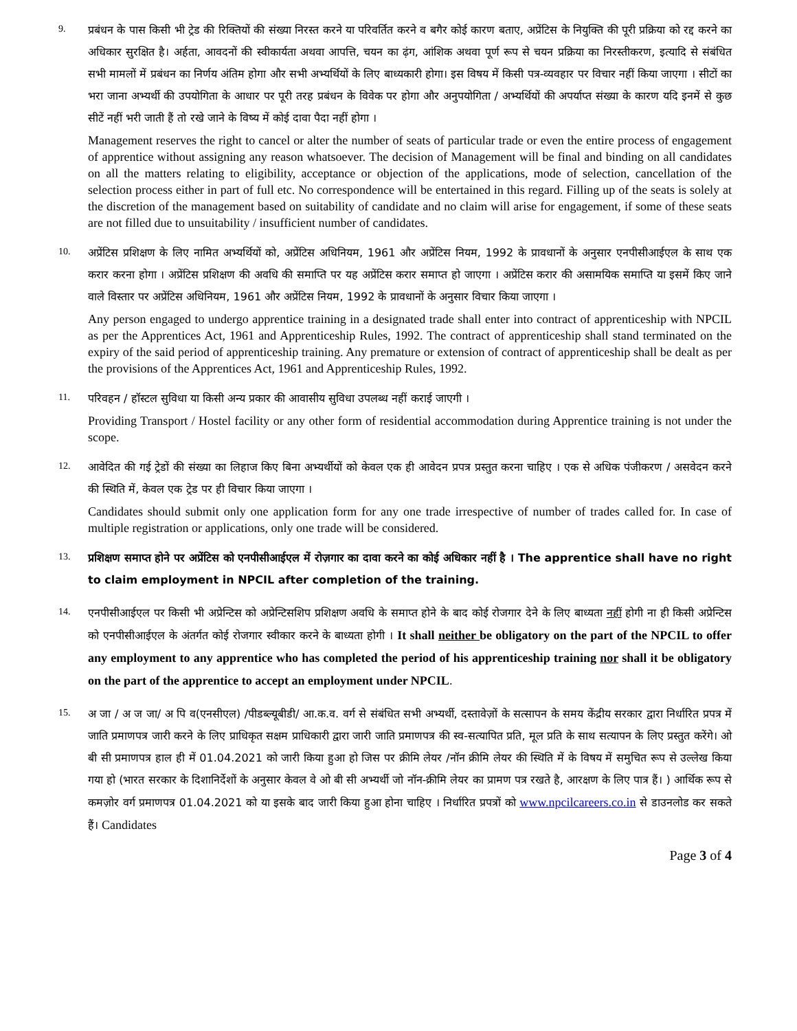9.
प्रबंधन के पास किसी भी ट्रेड की रिक्तियों की संख्या निरस्त करने या परिवर्तित करने व बगैर कोई कारण बताए, अप्रेंटिस के नियुक्ति की पूरी प्रक्रिया को रद्द करने का अधिकार सुरक्षित है। अर्हता, आवदनों की स्वीकार्यता अथवा आपत्ति, चयन का ढ़ंग, आंशिक अथवा पूर्ण रूप से चयन प्रक्रिया का निरस्तीकरण, इत्यादि से संबंधित सभी मामलों में प्रबंधन का निर्णय अंतिम होगा और सभी अभ्यर्थियों के लिए बाध्यकारी होगा। इस विषय में किसी पत्र-व्यवहार पर विचार नहीं किया जाएगा । सीटों का भरा जाना अभ्यर्थी की उपयोगिता के आधार पर पूरी तरह प्रबंधन के विवेक पर होगा और अनुपयोगिता / अभ्यर्थियों की अपर्याप्त संख्या के कारण यदि इनमें से कुछ सीटें नहीं भरी जाती हैं तो रखे जाने के विष्य में कोई दावा पैदा नहीं होगा ।
Management reserves the right to cancel or alter the number of seats of particular trade or even the entire process of engagement of apprentice without assigning any reason whatsoever. The decision of Management will be final and binding on all candidates on all the matters relating to eligibility, acceptance or objection of the applications, mode of selection, cancellation of the selection process either in part of full etc. No correspondence will be entertained in this regard. Filling up of the seats is solely at the discretion of the management based on suitability of candidate and no claim will arise for engagement, if some of these seats are not filled due to unsuitability / insufficient number of candidates.
10.
अप्रेंटिस प्रशिक्षण के लिए नामित अभ्यर्थियों को, अप्रेंटिस अधिनियम, 1961 और अप्रेंटिस नियम, 1992 के प्रावधानों के अनुसार एनपीसीआईएल के साथ एक करार करना होगा । अप्रेंटिस प्रशिक्षण की अवधि की समाप्ति पर यह अप्रेंटिस करार समाप्त हो जाएगा । अप्रेंटिस करार की असामयिक समाप्ति या इसमें किए जाने वाले विस्तार पर अप्रेंटिस अधिनियम, 1961 और अप्रेंटिस नियम, 1992 के प्रावधानों के अनुसार विचार किया जाएगा ।
Any person engaged to undergo apprentice training in a designated trade shall enter into contract of apprenticeship with NPCIL as per the Apprentices Act, 1961 and Apprenticeship Rules, 1992. The contract of apprenticeship shall stand terminated on the expiry of the said period of apprenticeship training. Any premature or extension of contract of apprenticeship shall be dealt as per the provisions of the Apprentices Act, 1961 and Apprenticeship Rules, 1992.
11.
परिवहन / हॉस्टल सुविधा या किसी अन्य प्रकार की आवासीय सुविधा उपलब्ध नहीं कराई जाएगी ।
Providing Transport / Hostel facility or any other form of residential accommodation during Apprentice training is not under the scope.
12.
आवेदित की गई ट्रेडों की संख्या का लिहाज किए बिना अभ्यर्थीयों को केवल एक ही आवेदन प्रपत्र प्रस्तुत करना चाहिए । एक से अधिक पंजीकरण / असवेदन करने की स्थिति में, केवल एक ट्रेड पर ही विचार किया जाएगा ।
Candidates should submit only one application form for any one trade irrespective of number of trades called for. In case of multiple registration or applications, only one trade will be considered.
13.
प्रशिक्षण समाप्त होने पर अप्रेंटिस को एनपीसीआईएल में रोज़गार का दावा करने का कोई अधिकार नहीं है । The apprentice shall have no right to claim employment in NPCIL after completion of the training.
14.
एनपीसीआईएल पर किसी भी अप्रेन्टिस को अप्रेन्टिसशिप प्रशिक्षण अवधि के समाप्त होने के बाद कोई रोजगार देने के लिए बाध्यता नहीं होगी ना ही किसी अप्रेन्टिस को एनपीसीआईएल के अंतर्गत कोई रोजगार स्वीकार करने के बाध्यता होगी । It shall neither be obligatory on the part of the NPCIL to offer any employment to any apprentice who has completed the period of his apprenticeship training nor shall it be obligatory on the part of the apprentice to accept an employment under NPCIL.
15.
अ जा / अ ज जा/ अ पि व(एनसीएल) /पीडब्ल्यूबीडी/ आ.क.व. वर्ग से संबंधित सभी अभ्यर्थी, दस्तावेज़ों के सत्सापन के समय केंद्रीय सरकार द्वारा निर्धारित प्रपत्र में जाति प्रमाणपत्र जारी करने के लिए प्राधिकृत सक्षम प्राधिकारी द्वारा जारी जाति प्रमाणपत्र की स्व-सत्यापित प्रति, मूल प्रति के साथ सत्यापन के लिए प्रस्तुत करेंगे। ओ बी सी प्रमाणपत्र हाल ही में 01.04.2021 को जारी किया हुआ हो जिस पर क्रीमि लेयर /नॉन क्रीमि लेयर की स्थिति में के विषय में समुचित रूप से उल्लेख किया गया हो (भारत सरकार के दिशानिर्देशों के अनुसार केवल वे ओ बी सी अभ्यर्थी जो नॉन-क्रीमि लेयर का प्रामण पत्र रखते है, आरक्षण के लिए पात्र हैं। ) आर्थिक रूप से कमज़ोर वर्ग प्रमाणपत्र 01.04.2021 को या इसके बाद जारी किया हुआ होना चाहिए । निर्धारित प्रपत्रों को www.npcilcareers.co.in से डाउनलोड कर सकते हैं। Candidates
Page 3 of 4